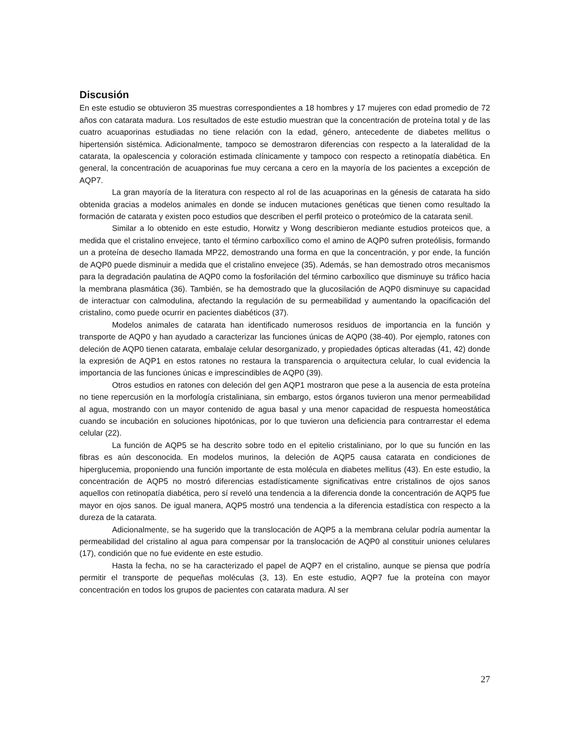Discusión
En este estudio se obtuvieron 35 muestras correspondientes a 18 hombres y 17 mujeres con edad promedio de 72 años con catarata madura. Los resultados de este estudio muestran que la concentración de proteína total y de las cuatro acuaporinas estudiadas no tiene relación con la edad, género, antecedente de diabetes mellitus o hipertensión sistémica. Adicionalmente, tampoco se demostraron diferencias con respecto a la lateralidad de la catarata, la opalescencia y coloración estimada clínicamente y tampoco con respecto a retinopatía diabética. En general, la concentración de acuaporinas fue muy cercana a cero en la mayoría de los pacientes a excepción de AQP7.
La gran mayoría de la literatura con respecto al rol de las acuaporinas en la génesis de catarata ha sido obtenida gracias a modelos animales en donde se inducen mutaciones genéticas que tienen como resultado la formación de catarata y existen poco estudios que describen el perfil proteico o proteómico de la catarata senil.
Similar a lo obtenido en este estudio, Horwitz y Wong describieron mediante estudios proteicos que, a medida que el cristalino envejece, tanto el término carboxílico como el amino de AQP0 sufren proteólisis, formando un a proteína de desecho llamada MP22, demostrando una forma en que la concentración, y por ende, la función de AQP0 puede disminuir a medida que el cristalino envejece (35). Además, se han demostrado otros mecanismos para la degradación paulatina de AQP0 como la fosforilación del término carboxílico que disminuye su tráfico hacia la membrana plasmática (36). También, se ha demostrado que la glucosilación de AQP0 disminuye su capacidad de interactuar con calmodulina, afectando la regulación de su permeabilidad y aumentando la opacificación del cristalino, como puede ocurrir en pacientes diabéticos (37).
Modelos animales de catarata han identificado numerosos residuos de importancia en la función y transporte de AQP0 y han ayudado a caracterizar las funciones únicas de AQP0 (38-40). Por ejemplo, ratones con deleción de AQP0 tienen catarata, embalaje celular desorganizado, y propiedades ópticas alteradas (41, 42) donde la expresión de AQP1 en estos ratones no restaura la transparencia o arquitectura celular, lo cual evidencia la importancia de las funciones únicas e imprescindibles de AQP0 (39).
Otros estudios en ratones con deleción del gen AQP1 mostraron que pese a la ausencia de esta proteína no tiene repercusión en la morfología cristaliniana, sin embargo, estos órganos tuvieron una menor permeabilidad al agua, mostrando con un mayor contenido de agua basal y una menor capacidad de respuesta homeostática cuando se incubación en soluciones hipotónicas, por lo que tuvieron una deficiencia para contrarrestar el edema celular (22).
La función de AQP5 se ha descrito sobre todo en el epitelio cristaliniano, por lo que su función en las fibras es aún desconocida. En modelos murinos, la deleción de AQP5 causa catarata en condiciones de hiperglucemia, proponiendo una función importante de esta molécula en diabetes mellitus (43). En este estudio, la concentración de AQP5 no mostró diferencias estadísticamente significativas entre cristalinos de ojos sanos aquellos con retinopatía diabética, pero sí reveló una tendencia a la diferencia donde la concentración de AQP5 fue mayor en ojos sanos. De igual manera, AQP5 mostró una tendencia a la diferencia estadística con respecto a la dureza de la catarata.
Adicionalmente, se ha sugerido que la translocación de AQP5 a la membrana celular podría aumentar la permeabilidad del cristalino al agua para compensar por la translocación de AQP0 al constituir uniones celulares (17), condición que no fue evidente en este estudio.
Hasta la fecha, no se ha caracterizado el papel de AQP7 en el cristalino, aunque se piensa que podría permitir el transporte de pequeñas moléculas (3, 13). En este estudio, AQP7 fue la proteína con mayor concentración en todos los grupos de pacientes con catarata madura. Al ser
27